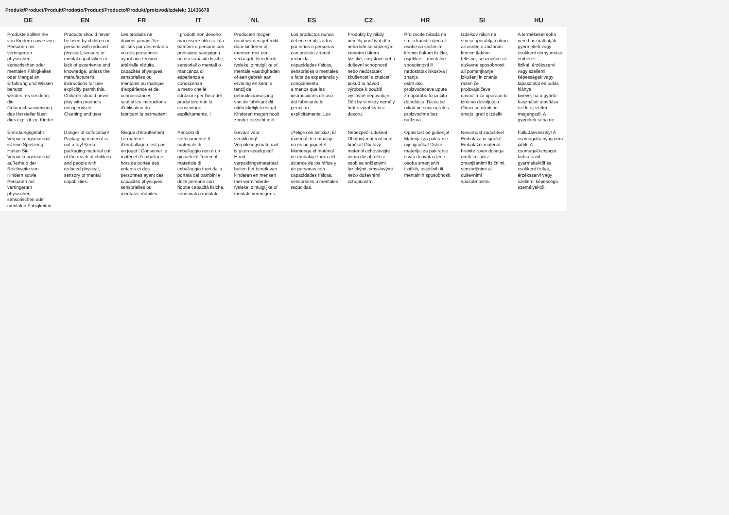Produkt/Product/Produit/Prodotto/Product/Producto/Produkt/proizvod/Izdelek: 31436678
| DE | EN | FR | IT | NL | ES | CZ | HR | SI | HU |
| --- | --- | --- | --- | --- | --- | --- | --- | --- | --- |
| Produkte sollten nie von Kindern sowie von Personen mit verringerten physischen, sensorischen oder mentalen Fähigkeiten oder Mangel an Erfahrung und Wissen benutzt werden, es sei denn, die Gebrauchsanweisung des Hersteller lässt dies explizit zu. Kinder | Products should never be used by children or persons with reduced physical, sensory or mental capabilities or lack of experience and knowledge, unless the manufacturer's instructions for use explicitly permit this. Children should never play with products unsupervised. Cleaning and user | Les produits ne doivent jamais être utilisés par des enfants ou des personnes ayant une tension artérielle réduite. capacités physiques, sensorielles ou mentales ou manque d’expérience et de connaissances sauf si les instructions d'utilisation du fabricant le permettent | I prodotti non devono mai essere utilizzati da bambini o persone con pressione sanguigna ridotta capacità fisiche, sensoriali o mentali o mancanza di esperienza e conoscenza a meno che le istruzioni per l'uso del produttore non lo consentano esplicitamente. I | Producten mogen nooit worden gebruikt door kinderen of mensen met een verlaagde bloeddruk fysieke, zintuiglijke of mentale vaardigheden of een gebrek aan ervaring en kennis tenzij de gebruiksaanwijzing van de fabrikant dit uitdrukkelijk toestaat. Kinderen mogen nooit zonder toezicht met | Los productos nunca deben ser utilizados por niños o personas con presión arterial reducida. capacidades físicas, sensoriales o mentales o falta de experiencia y conocimiento a menos que las instrucciones de uso del fabricante lo permitan explícitamente. Los | Produkty by nikdy neměly používat děti nebo lidé se sníženým krevním tlakem fyzické, smyslové nebo duševní schopnosti nebo nedostatek zkušeností a znalostí pokud to návod výrobce k použití výslovně nepovoluje. Děti by si nikdy neměly hrát s výrobky bez dozoru. | Proizvode nikada ne smiju koristiti djeca ili osobe sa sniženim krvnim tlakom fizičke, osjetilne ili mentalne sposobnosti ili nedostatak iskustva i znanja osim ako proizvođačeve upute za uporabu to izričito dopuštaju. Djeca se nikad ne smiju igrati s proizvodima bez nadzora. | Izdelkov nikoli ne smejo uporabljati otroci ali osebe z znižanim krvnim tlakom telesne, senzorične ali duševne sposobnosti ali pomanjkanje izkušenj in znanja razen če proizvajalčeva navodila za uporabo to izrecno dovoljujejo. Otroci se nikoli ne smejo igrati z izdelki | A termékeket soha nem használhatják gyermekek vagy csökkent vérnyomású emberek fizikai, érzékszervi vagy szellemi képességek vagy tapasztalat és tudás hiánya kivéve, ha a gyártó használati utasítása ezt kifejezetten megengedi. A gyerekek soha ne |
| Erstickungsgefahr! Verpackungsmaterial ist kein Spielzeug! Halten Sie Verpackungsmaterial außerhalb der Reichweite von Kindern sowie Personen mit verringerten physischen, sensorischen oder mentalen Fähigkeiten. | Danger of suffocation! Packaging material is not a toy! Keep packaging material out of the reach of children and people with reduced physical, sensory or mental capabilities. | Risque d'étouffement ! Le matériel d’emballage n’est pas un jouet ! Conserver le matériel d'emballage hors de portée des enfants et des personnes ayant des capacités physiques, sensorielles ou mentales réduites. | Pericolo di soffocamento! Il materiale di imballaggio non è un giocattolo! Tenere il materiale di imballaggio fuori dalla portata dei bambini e delle persone con ridotte capacità fisiche, sensoriali o mentali. | Gevaar voor verstikking! Verpakkingsmateriaal is geen speelgoed! Houd verpakkingsmateriaal buiten het bereik van kinderen en mensen met verminderde fysieke, zintuiglijke of mentale vermogens. | ¡Peligro de asfixia! ¡El material de embalaje no es un juguete! Mantenga el material de embalaje fuera del alcance de los niños y de personas con capacidades físicas, sensoriales o mentales reducidas. | Nebezpečí udušení! Obalový materiál není hračka! Obalový materiál uchovávejte mimo dosah dětí a osob se sníženými fyzickými, smyslovými nebo duševními schopnostmi. | Opasnost od gušenja! Materijal za pakiranje nije igračka! Držite materijal za pakiranje izvan dohvata djece i osoba smanjenih fizičkih, osjetilnih ili mentalnih sposobnosti. | Nevarnost zadušitve! Embalaža ni igrača! Embalažni material hranite izven dosega otrok in ljudi z zmanjšanimi fizičnimi, senzoričnimi ali duševnimi sposobnostmi. | Fulladásveszély! A csomagolóanyag nem játék! A csomagolóanyagot tartsa távol gyermekektől és csökkent fizikai, érzékszervi vagy szellemi képességű személyektől. |